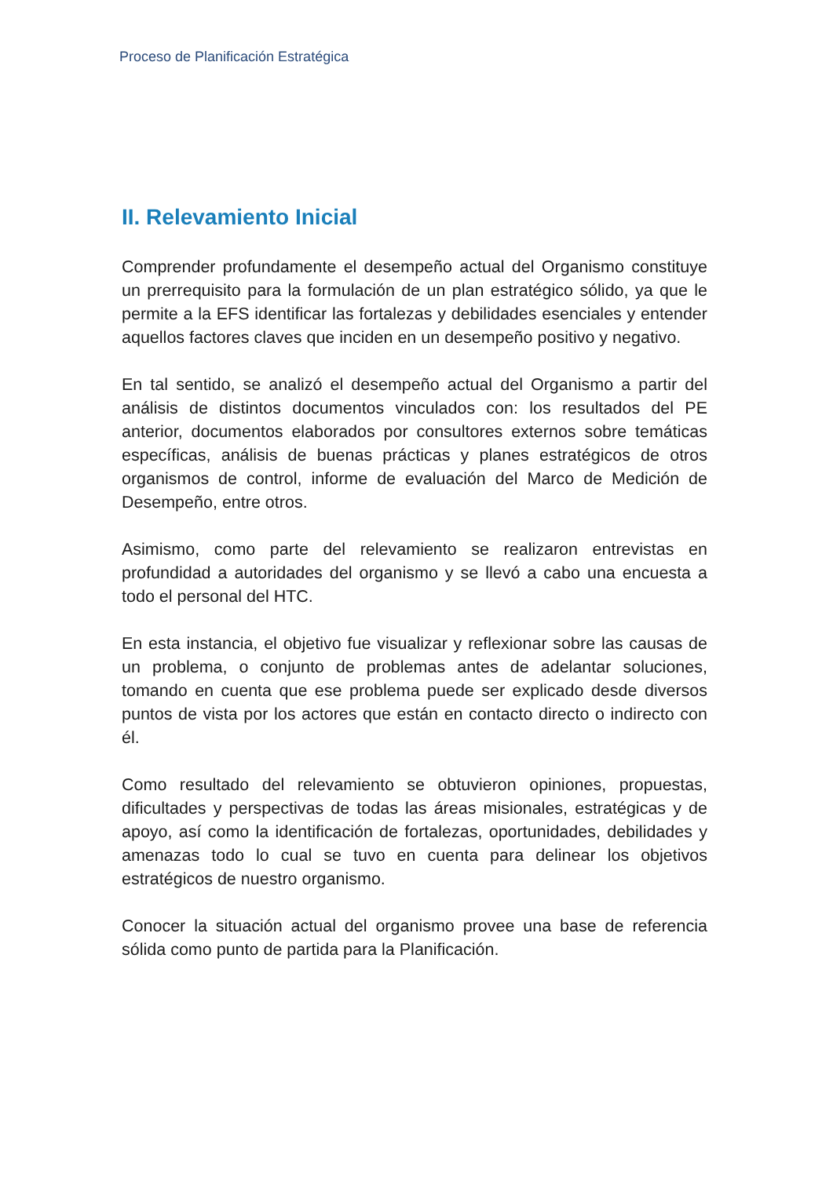Proceso de Planificación Estratégica
II. Relevamiento Inicial
Comprender profundamente el desempeño actual del Organismo constituye un prerrequisito para la formulación de un plan estratégico sólido, ya que le permite a la EFS identificar las fortalezas y debilidades esenciales y entender aquellos factores claves que inciden en un desempeño positivo y negativo.
En tal sentido, se analizó el desempeño actual del Organismo a partir del análisis de distintos documentos vinculados con: los resultados del PE anterior, documentos elaborados por consultores externos sobre temáticas específicas, análisis de buenas prácticas y planes estratégicos de otros organismos de control, informe de evaluación del Marco de Medición de Desempeño, entre otros.
Asimismo, como parte del relevamiento se realizaron entrevistas en profundidad a autoridades del organismo y se llevó a cabo una encuesta a todo el personal del HTC.
En esta instancia, el objetivo fue visualizar y reflexionar sobre las causas de un problema, o conjunto de problemas antes de adelantar soluciones, tomando en cuenta que ese problema puede ser explicado desde diversos puntos de vista por los actores que están en contacto directo o indirecto con él.
Como resultado del relevamiento se obtuvieron opiniones, propuestas, dificultades y perspectivas de todas las áreas misionales, estratégicas y de apoyo, así como la identificación de fortalezas, oportunidades, debilidades y amenazas todo lo cual se tuvo en cuenta para delinear los objetivos estratégicos de nuestro organismo.
Conocer la situación actual del organismo provee una base de referencia sólida como punto de partida para la Planificación.